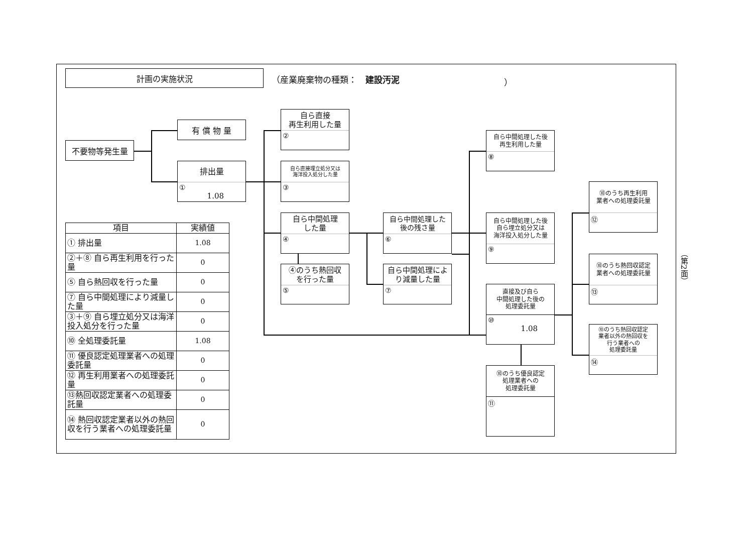計画の実施状況
（産業廃棄物の種類：　建設汚泥 ）
不要物等発生量
有 償 物 量
排出量
①
1.08
自ら直接
再生利用した量
②
自ら直接埋立処分又は
海洋投入処分した量
③
自ら中間処理
した量
④
④のうち熱回収
を行った量
⑤
自ら中間処理した
後の残さ量
⑥
自ら中間処理によ
り減量した量
⑦
自ら中間処理した後
再生利用した量
⑧
自ら中間処理した後
自ら埋立処分又は
海洋投入処分した量
⑨
直接及び自ら
中間処理した後の
処理委託量
⑩
1.08
⑩のうち優良認定
処理業者への
処理委託量
⑪
⑩のうち再生利用
業者への処理委託量
⑫
⑩のうち熱回収認定
業者への処理委託量
⑬
⑩のうち熱回収認定
業者以外の熱回収を
行う業者への
処理委託量
⑭
| 項目 | 実績値 |
| --- | --- |
| ① 排出量 | 1.08 |
| ②＋⑧ 自ら再生利用を行った量 | 0 |
| ⑤ 自ら熱回収を行った量 | 0 |
| ⑦ 自ら中間処理により減量した量 | 0 |
| ③＋⑨ 自ら埋立処分又は海洋投入処分を行った量 | 0 |
| ⑩ 全処理委託量 | 1.08 |
| ⑪ 優良認定処理業者への処理委託量 | 0 |
| ⑫ 再生利用業者への処理委託量 | 0 |
| ⑬熱回収認定業者への処理委託量 | 0 |
| ⑭ 熱回収認定業者以外の熱回収を行う業者への処理委託量 | 0 |
（第2面）